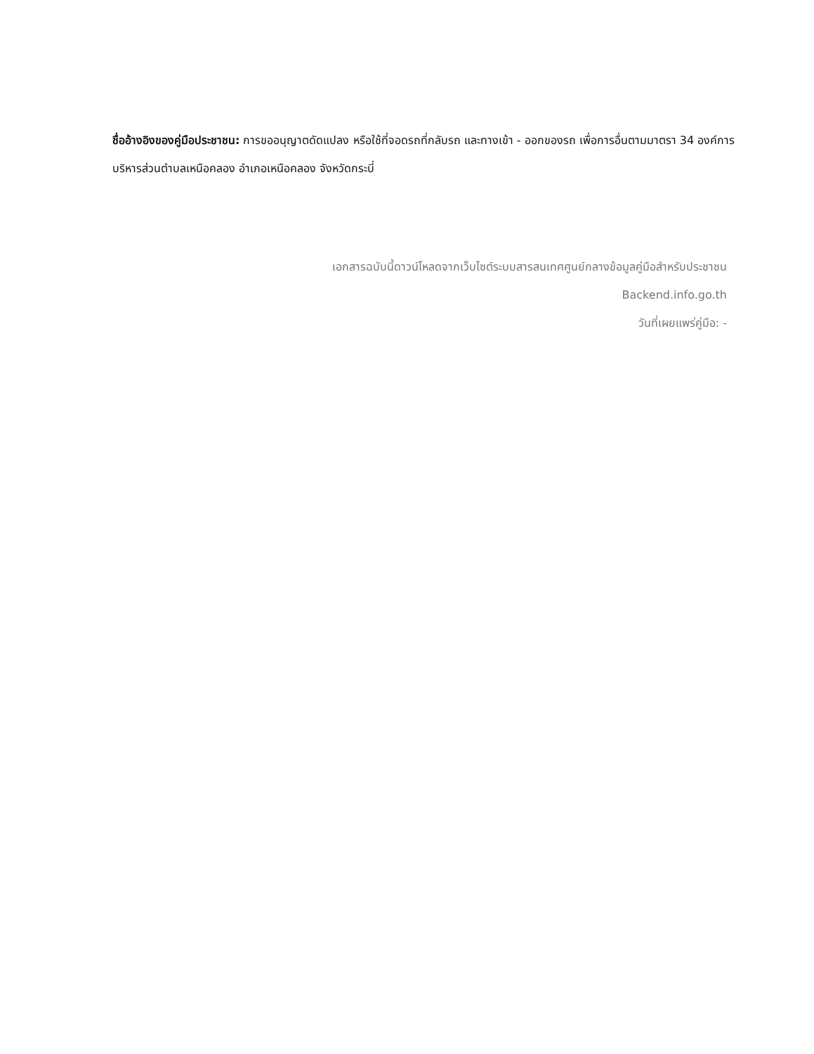ชื่ออ้างอิงของคู่มือประชาชน: การขออนุญาตดัดแปลง หรือใช้ที่จอดรถที่กลับรถ และทางเข้า - ออกของรถ เพื่อการอื่นตามมาตรา 34 องค์การบริหารส่วนตำบลเหนือคลอง อำเภอเหนือคลอง จังหวัดกระบี่
เอกสารฉบับนี้ดาวน์โหลดจากเว็บไซต์ระบบสารสนเทศศูนย์กลางข้อมูลคู่มือสำหรับประชาชน
Backend.info.go.th
วันที่เผยแพร่คู่มือ: -